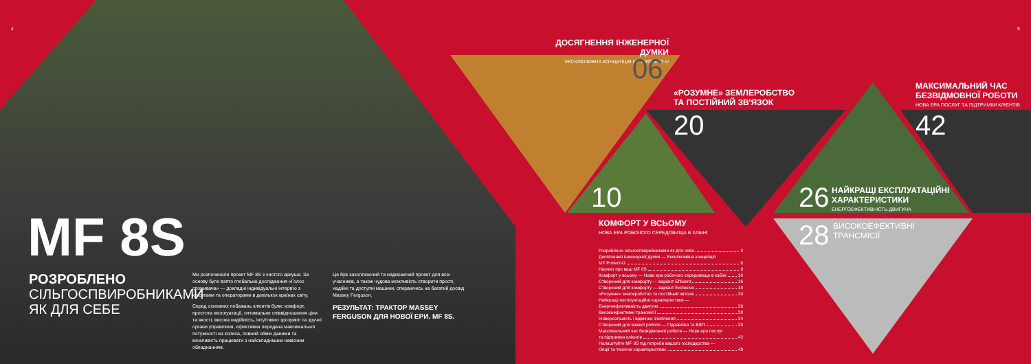4
MF 8S
РОЗРОБЛЕНО
СІЛЬГОСПВИРОБНИКАМИ
ЯК ДЛЯ СЕБЕ
Ми розпочинали проект MF 8S з чистого аркуша. За основу було взято глобальне дослідження «Голос споживача» — докладні індивідуальні інтерв'ю з клієнтами та операторами в декількох країнах світу.
Серед основних побажань клієнтів були: комфорт, простота експлуатації, оптимальне співвідношення ціни та якості, висока надійність, інтуїтивно зрозумілі та зручні органи управління, ефективна передача максимальної потужності на колеса, повний обмін даними та можливість працювати з найскладнішим навісним обладнанням.
Це був захоплюючий та надихаючий проект для всіх учасників, а також чудова можливість створити прості, надійні та доступні машини, спираючись на багатий досвід Massey Ferguson.
РЕЗУЛЬТАТ: ТРАКТОР MASSEY FERGUSON ДЛЯ НОВОЇ ЕРИ. MF 8S.
5
ДОСЯГНЕННЯ ІНЖЕНЕРНОЇ ДУМКИ
ЕКСКЛЮЗИВНА КОНЦЕПЦІЯ MF PROTECT-U
06
«РОЗУМНЕ» ЗЕМЛЕРОБСТВО
ТА ПОСТІЙНИЙ ЗВ'ЯЗОК
20
МАКСИМАЛЬНИЙ ЧАС
БЕЗВІДМОВНОЇ РОБОТИ
НОВА ЕРА ПОСЛУГ ТА ПІДТРИМКИ КЛІЄНТІВ
42
10 26
НАЙКРАЩІ ЕКСПЛУАТАЦІЙНІ
ХАРАКТЕРИСТИКИ
ЕНЕРГОЕФЕКТИВНІСТЬ ДВИГУНА
КОМФОРТ У ВСЬОМУ
НОВА ЕРА РОБОЧОГО СЕРЕДОВИЩА В КАБІНІ
28
ВИСОКОЕФЕКТИВНІ
ТРАНСМІСІЇ
Розроблено сільгоспвиробниками як для себе 4
Досягнення інженерної думки — Ексклюзивна концепція
MF Protect-U 6
Наочно про ваш MF 8S 8
Комфорт у всьому — Нова ера робочого середовища в кабіні 10
Створений для комфорту — варіант Efficient 16
Створений для комфорту — варіант Exclusive 18
«Розумне» землеробство та постійний зв'язок 20
Найкращі експлуатаційні характеристики —
Енергоефективність двигуна 26
Високоефективні трансмісії 28
Універсальність і відмінне зчеплення 34
Створений для важкої роботи — Гідравліка та ВВП 38
Максимальний час безвідмовної роботи — Нова ера послуг
та підтримки клієнтів 42
Налаштуйте MF 8S під потреби вашого господарства —
Опції та технічні характеристики 48